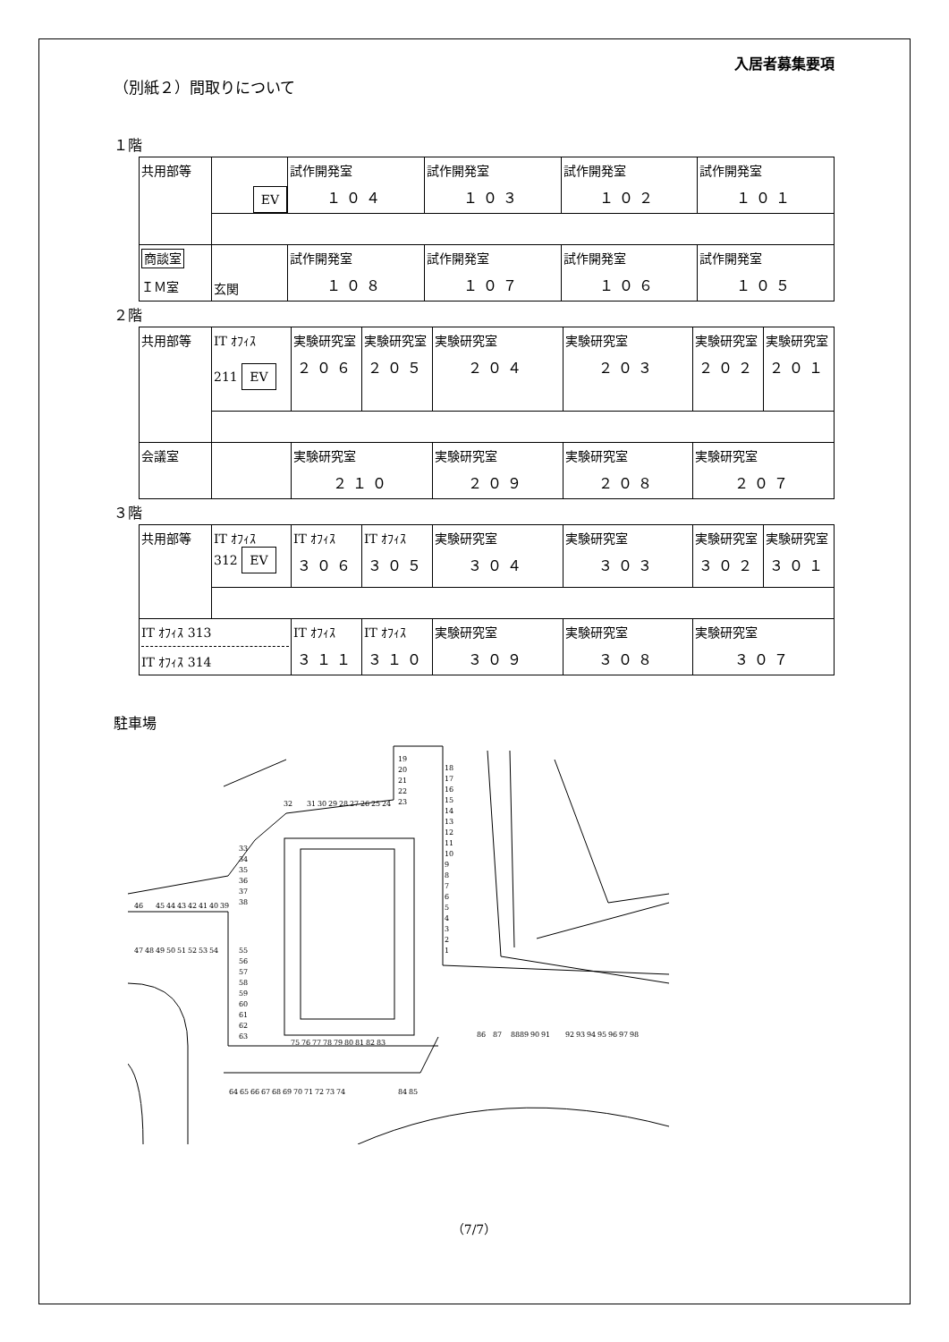入居者募集要項
（別紙２）間取りについて
１階
| 共用部等 | EV | 試作開発室 １０４ | 試作開発室 １０３ | 試作開発室 １０２ | 試作開発室 １０１ |
| 商談室 ＩＭ室 | 玄関 | 試作開発室 １０８ | 試作開発室 １０７ | 試作開発室 １０６ | 試作開発室 １０５ |
２階
| 共用部等 | IT ｵﾌｨｽ 211 EV | 実験研究室 ２０６ | 実験研究室 ２０５ | 実験研究室 ２０４ | 実験研究室 ２０３ | 実験研究室 ２０２ | 実験研究室 ２０１ |
| 会議室 | | 実験研究室 ２１０ | | 実験研究室 ２０９ | 実験研究室 ２０８ | 実験研究室 ２０７ | |
３階
| 共用部等 | IT ｵﾌｨｽ 312 EV | IT ｵﾌｨｽ ３０６ | IT ｵﾌｨｽ ３０５ | 実験研究室 ３０４ | 実験研究室 ３０３ | 実験研究室 ３０２ | 実験研究室 ３０１ |
| IT ｵﾌｨｽ 313 IT ｵﾌｨｽ 314 | | IT ｵﾌｨｽ ３１１ | IT ｵﾌｨｽ ３１０ | 実験研究室 ３０９ | 実験研究室 ３０８ | 実験研究室 ３０７ | |
駐車場
1
2
3
4
5
6
7
8
9
10
11
12
13
14
15
16
17
18
19
20
21
22
23
24
25
26
27
28
29
30
31
32
33
34
35
36
37
38
39
40
41
42
43
44
45
46
47
48
49
50
51
52
53
54
55
56
57
58
59
60
61
62
63
64
65
66
67
68
69
70
71
72
73
74
75
76
77
78
79
80
81
82
83
84
85
86
87
88
89
90
91
92
93
94
95
96
97
98
（7/7）